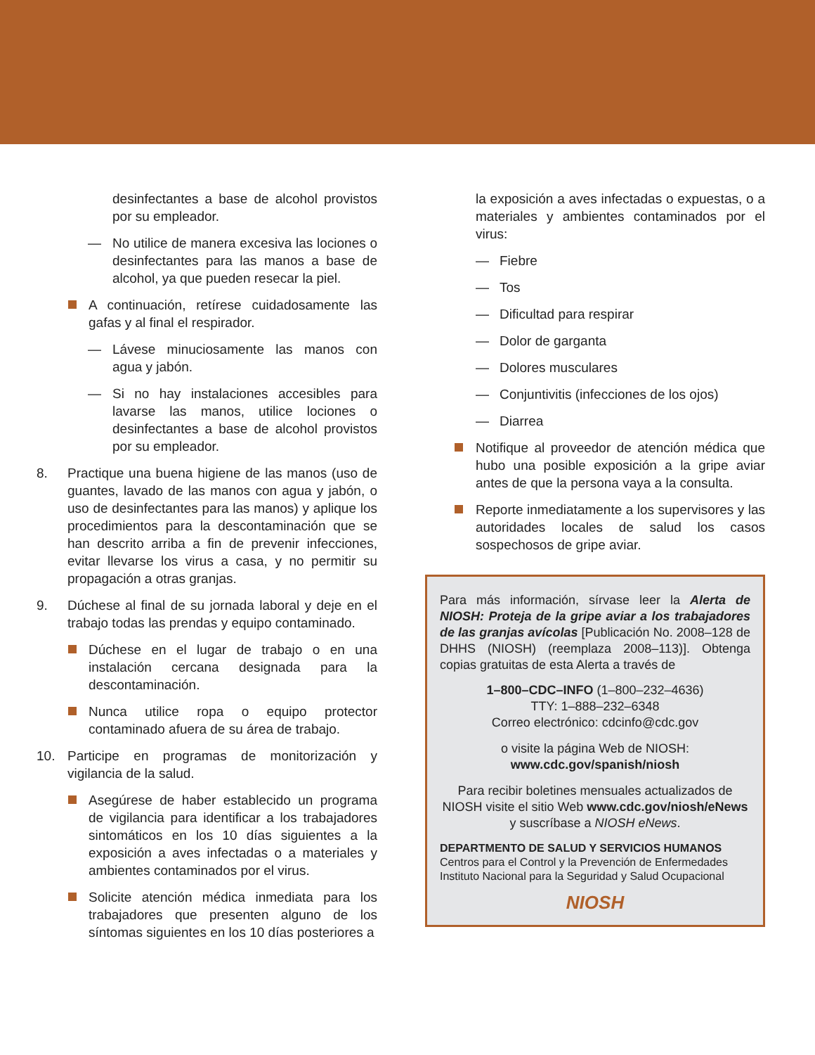desinfectantes a base de alcohol provistos por su empleador.
— No utilice de manera excesiva las lociones o desinfectantes para las manos a base de alcohol, ya que pueden resecar la piel.
A continuación, retírese cuidadosamente las gafas y al final el respirador.
— Lávese minuciosamente las manos con agua y jabón.
— Si no hay instalaciones accesibles para lavarse las manos, utilice lociones o desinfectantes a base de alcohol provistos por su empleador.
8. Practique una buena higiene de las manos (uso de guantes, lavado de las manos con agua y jabón, o uso de desinfectantes para las manos) y aplique los procedimientos para la descontaminación que se han descrito arriba a fin de prevenir infecciones, evitar llevarse los virus a casa, y no permitir su propagación a otras granjas.
9. Dúchese al final de su jornada laboral y deje en el trabajo todas las prendas y equipo contaminado.
Dúchese en el lugar de trabajo o en una instalación cercana designada para la descontaminación.
Nunca utilice ropa o equipo protector contaminado afuera de su área de trabajo.
10. Participe en programas de monitorización y vigilancia de la salud.
Asegúrese de haber establecido un programa de vigilancia para identificar a los trabajadores sintomáticos en los 10 días siguientes a la exposición a aves infectadas o a materiales y ambientes contaminados por el virus.
Solicite atención médica inmediata para los trabajadores que presenten alguno de los síntomas siguientes en los 10 días posteriores a
la exposición a aves infectadas o expuestas, o a materiales y ambientes contaminados por el virus:
— Fiebre
— Tos
— Dificultad para respirar
— Dolor de garganta
— Dolores musculares
— Conjuntivitis (infecciones de los ojos)
— Diarrea
Notifique al proveedor de atención médica que hubo una posible exposición a la gripe aviar antes de que la persona vaya a la consulta.
Reporte inmediatamente a los supervisores y las autoridades locales de salud los casos sospechosos de gripe aviar.
Para más información, sírvase leer la Alerta de NIOSH: Proteja de la gripe aviar a los trabajadores de las granjas avícolas [Publicación No. 2008–128 de DHHS (NIOSH) (reemplaza 2008–113)]. Obtenga copias gratuitas de esta Alerta a través de
1–800–CDC–INFO (1–800–232–4636)
TTY: 1–888–232–6348
Correo electrónico: cdcinfo@cdc.gov
o visite la página Web de NIOSH:
www.cdc.gov/spanish/niosh
Para recibir boletines mensuales actualizados de NIOSH visite el sitio Web www.cdc.gov/niosh/eNews y suscríbase a NIOSH eNews.
DEPARTMENTO DE SALUD Y SERVICIOS HUMANOS
Centros para el Control y la Prevención de Enfermedades
Instituto Nacional para la Seguridad y Salud Ocupacional
NIOSH